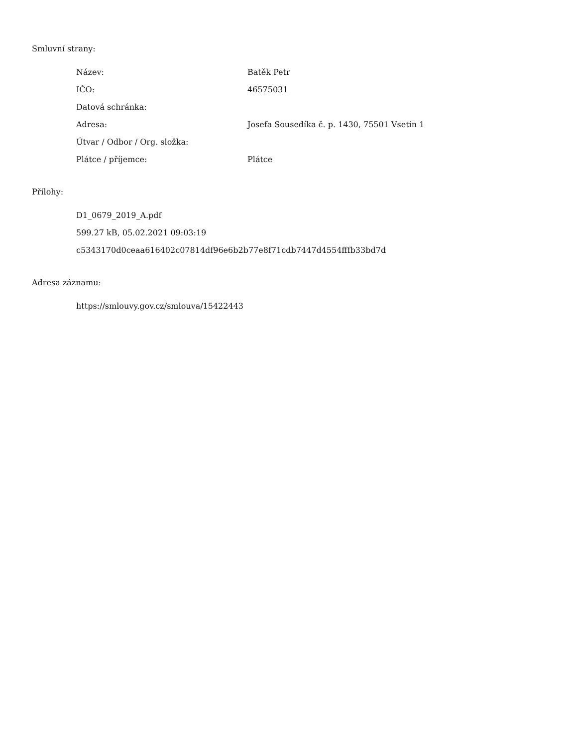Smluvní strany:
| Název: | Batěk Petr |
| IČO: | 46575031 |
| Datová schránka: | |
| Adresa: | Josefa Sousedíka č. p. 1430, 75501 Vsetín 1 |
| Útvar / Odbor / Org. složka: | |
| Plátce / příjemce: | Plátce |
Přílohy:
D1_0679_2019_A.pdf
599.27 kB, 05.02.2021 09:03:19
c5343170d0ceaa616402c07814df96e6b2b77e8f71cdb7447d4554fffb33bd7d
Adresa záznamu:
https://smlouvy.gov.cz/smlouva/15422443